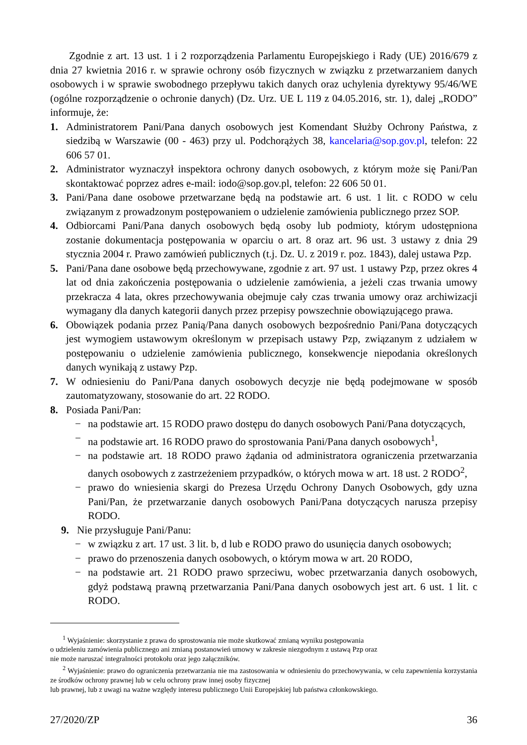Zgodnie z art. 13 ust. 1 i 2 rozporządzenia Parlamentu Europejskiego i Rady (UE) 2016/679 z dnia 27 kwietnia 2016 r. w sprawie ochrony osób fizycznych w związku z przetwarzaniem danych osobowych i w sprawie swobodnego przepływu takich danych oraz uchylenia dyrektywy 95/46/WE (ogólne rozporządzenie o ochronie danych) (Dz. Urz. UE L 119 z 04.05.2016, str. 1), dalej „RODO” informuje, że:
1. Administratorem Pani/Pana danych osobowych jest Komendant Służby Ochrony Państwa, z siedzibą w Warszawie (00 - 463) przy ul. Podchorążych 38, kancelaria@sop.gov.pl, telefon: 22 606 57 01.
2. Administrator wyznaczył inspektora ochrony danych osobowych, z którym może się Pani/Pan skontaktować poprzez adres e-mail: iodo@sop.gov.pl, telefon: 22 606 50 01.
3. Pani/Pana dane osobowe przetwarzane będą na podstawie art. 6 ust. 1 lit. c RODO w celu związanym z prowadzonym postępowaniem o udzielenie zamówienia publicznego przez SOP.
4. Odbiorcami Pani/Pana danych osobowych będą osoby lub podmioty, którym udostępniona zostanie dokumentacja postępowania w oparciu o art. 8 oraz art. 96 ust. 3 ustawy z dnia 29 stycznia 2004 r. Prawo zamówień publicznych (t.j. Dz. U. z 2019 r. poz. 1843), dalej ustawa Pzp.
5. Pani/Pana dane osobowe będą przechowywane, zgodnie z art. 97 ust. 1 ustawy Pzp, przez okres 4 lat od dnia zakończenia postępowania o udzielenie zamówienia, a jeżeli czas trwania umowy przekracza 4 lata, okres przechowywania obejmuje cały czas trwania umowy oraz archiwizacji wymagany dla danych kategorii danych przez przepisy powszechnie obowiązującego prawa.
6. Obowiązek podania przez Panią/Pana danych osobowych bezpośrednio Pani/Pana dotyczących jest wymogiem ustawowym określonym w przepisach ustawy Pzp, związanym z udziałem w postępowaniu o udzielenie zamówienia publicznego, konsekwencje niepodania określonych danych wynikają z ustawy Pzp.
7. W odniesieniu do Pani/Pana danych osobowych decyzje nie będą podejmowane w sposób zautomatyzowany, stosowanie do art. 22 RODO.
8. Posiada Pani/Pan:
− na podstawie art. 15 RODO prawo dostępu do danych osobowych Pani/Pana dotyczących,
− na podstawie art. 16 RODO prawo do sprostowania Pani/Pana danych osobowych<sup>1</sup>,
− na podstawie art. 18 RODO prawo żądania od administratora ograniczenia przetwarzania danych osobowych z zastrzeżeniem przypadków, o których mowa w art. 18 ust. 2 RODO<sup>2</sup>,
− prawo do wniesienia skargi do Prezesa Urzędu Ochrony Danych Osobowych, gdy uzna Pani/Pan, że przetwarzanie danych osobowych Pani/Pana dotyczących narusza przepisy RODO.
9. Nie przysługuje Pani/Panu:
− w związku z art. 17 ust. 3 lit. b, d lub e RODO prawo do usunięcia danych osobowych;
− prawo do przenoszenia danych osobowych, o którym mowa w art. 20 RODO,
− na podstawie art. 21 RODO prawo sprzeciwu, wobec przetwarzania danych osobowych, gdyż podstawą prawną przetwarzania Pani/Pana danych osobowych jest art. 6 ust. 1 lit. c RODO.
<sup>1</sup> Wyjaśnienie: skorzystanie z prawa do sprostowania nie może skutkować zmianą wyniku postępowania
o udzieleniu zamówienia publicznego ani zmianą postanowień umowy w zakresie niezgodnym z ustawą Pzp oraz
nie może naruszać integralności protokołu oraz jego załączników.
<sup>2</sup> Wyjaśnienie: prawo do ograniczenia przetwarzania nie ma zastosowania w odniesieniu do przechowywania, w celu zapewnienia korzystania ze środków ochrony prawnej lub w celu ochrony praw innej osoby fizycznej
lub prawnej, lub z uwagi na ważne względy interesu publicznego Unii Europejskiej lub państwa członkowskiego.
27/2020/ZP 36